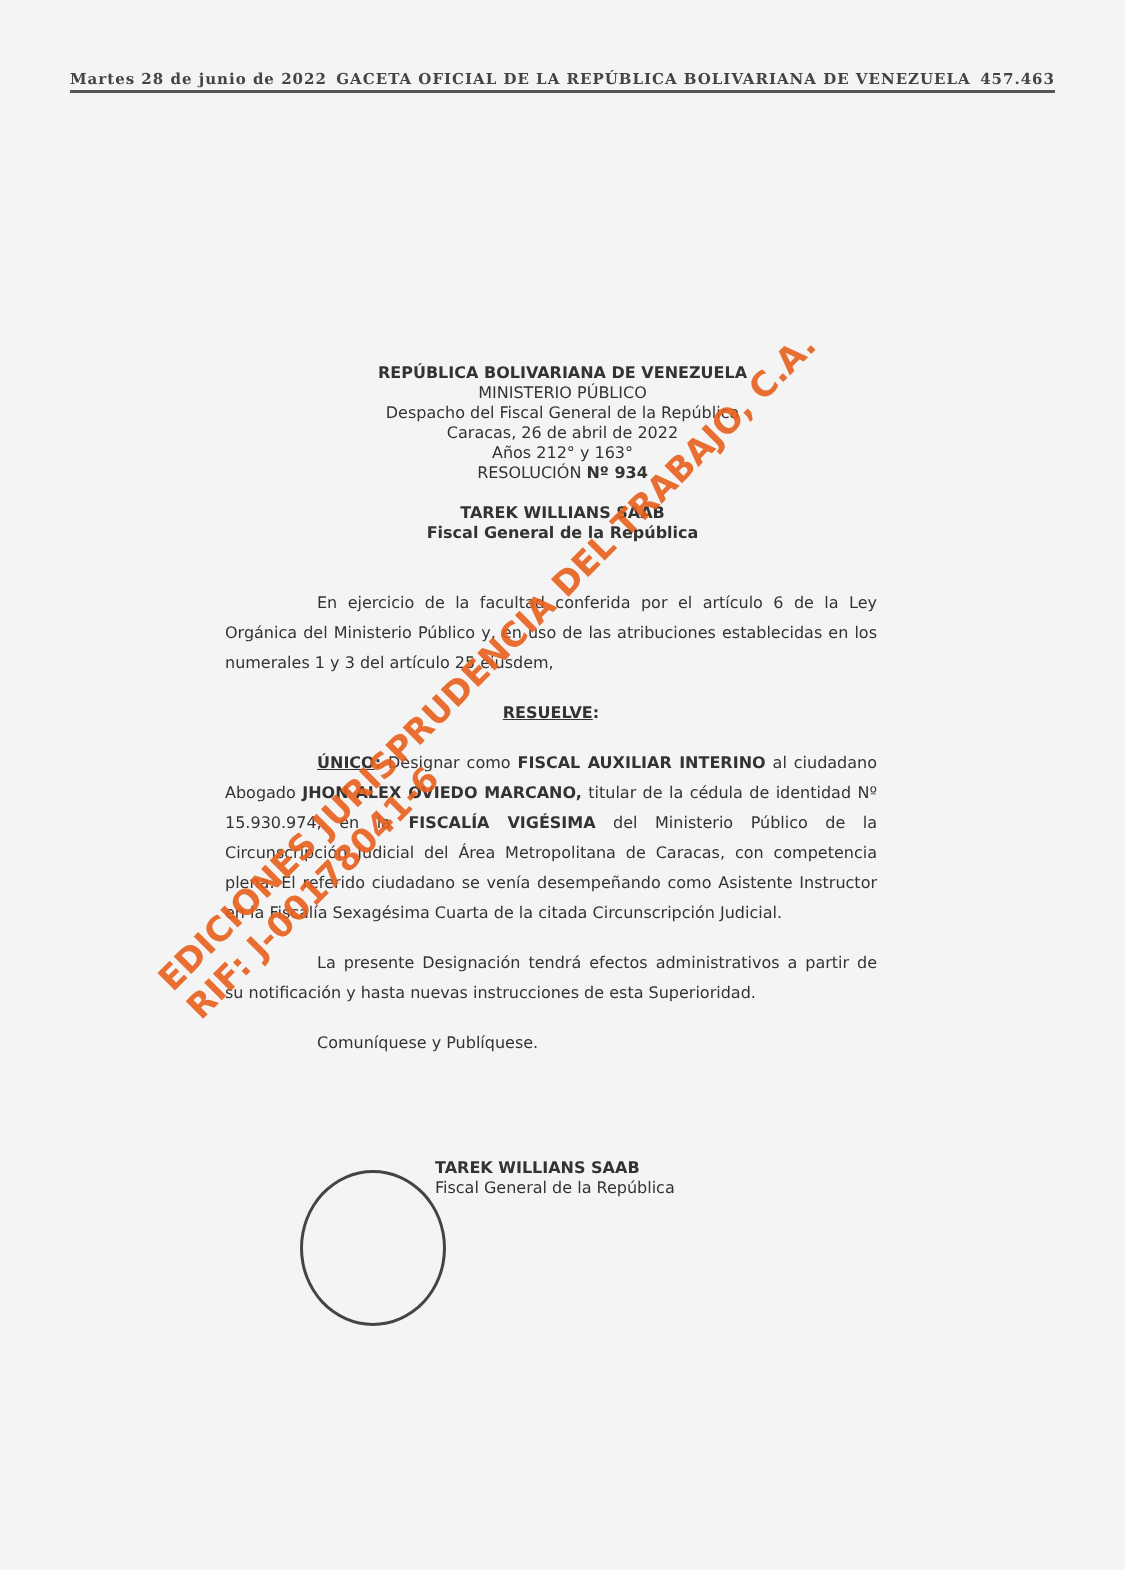Martes 28 de junio de 2022 GACETA OFICIAL DE LA REPÚBLICA BOLIVARIANA DE VENEZUELA 457.463
REPÚBLICA BOLIVARIANA DE VENEZUELA
MINISTERIO PÚBLICO
Despacho del Fiscal General de la República
Caracas, 26 de abril de 2022
Años 212° y 163°
RESOLUCIÓN Nº 934
TAREK WILLIANS SAAB
Fiscal General de la República
En ejercicio de la facultad conferida por el artículo 6 de la Ley Orgánica del Ministerio Público y, en uso de las atribuciones establecidas en los numerales 1 y 3 del artículo 25 eiusdem,
RESUELVE:
ÚNICO: Designar como FISCAL AUXILIAR INTERINO al ciudadano Abogado JHON ALEX OVIEDO MARCANO, titular de la cédula de identidad Nº 15.930.974, en la FISCALÍA VIGÉSIMA del Ministerio Público de la Circunscripción Judicial del Área Metropolitana de Caracas, con competencia plena. El referido ciudadano se venía desempeñando como Asistente Instructor en la Fiscalía Sexagésima Cuarta de la citada Circunscripción Judicial.
La presente Designación tendrá efectos administrativos a partir de su notificación y hasta nuevas instrucciones de esta Superioridad.
Comuníquese y Publíquese.
TAREK WILLIANS SAAB
Fiscal General de la República
EDICIONES JURISPRUDENCIA DEL TRABAJO, C.A.
RIF: J-00178041-6